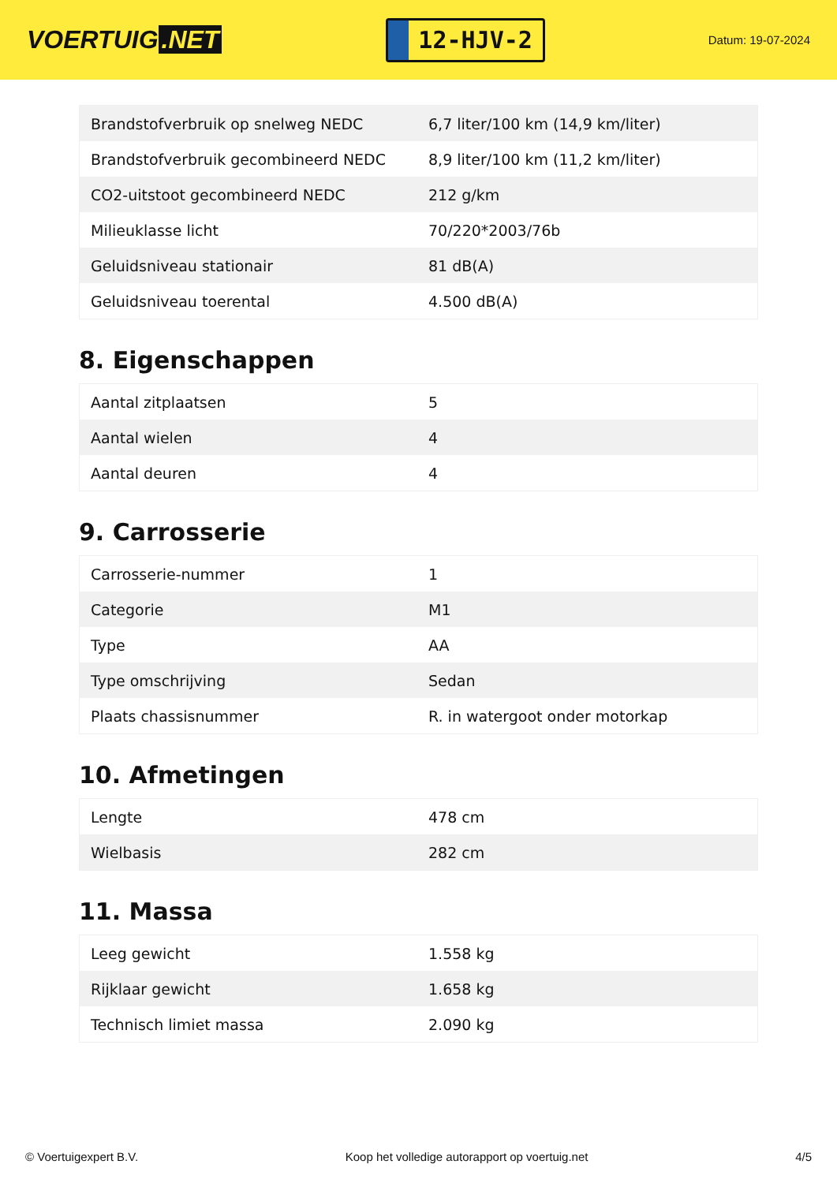VOERTUIG.NET
12-HJV-2
Datum: 19-07-2024
| Brandstofverbruik op snelweg NEDC | 6,7 liter/100 km (14,9 km/liter) |
| Brandstofverbruik gecombineerd NEDC | 8,9 liter/100 km (11,2 km/liter) |
| CO2-uitstoot gecombineerd NEDC | 212 g/km |
| Milieuklasse licht | 70/220*2003/76b |
| Geluidsniveau stationair | 81 dB(A) |
| Geluidsniveau toerental | 4.500 dB(A) |
8. Eigenschappen
| Aantal zitplaatsen | 5 |
| Aantal wielen | 4 |
| Aantal deuren | 4 |
9. Carrosserie
| Carrosserie-nummer | 1 |
| Categorie | M1 |
| Type | AA |
| Type omschrijving | Sedan |
| Plaats chassisnummer | R. in watergoot onder motorkap |
10. Afmetingen
| Lengte | 478 cm |
| Wielbasis | 282 cm |
11. Massa
| Leeg gewicht | 1.558 kg |
| Rijklaar gewicht | 1.658 kg |
| Technisch limiet massa | 2.090 kg |
© Voertuigexpert B.V. Koop het volledige autorapport op voertuig.net 4/5